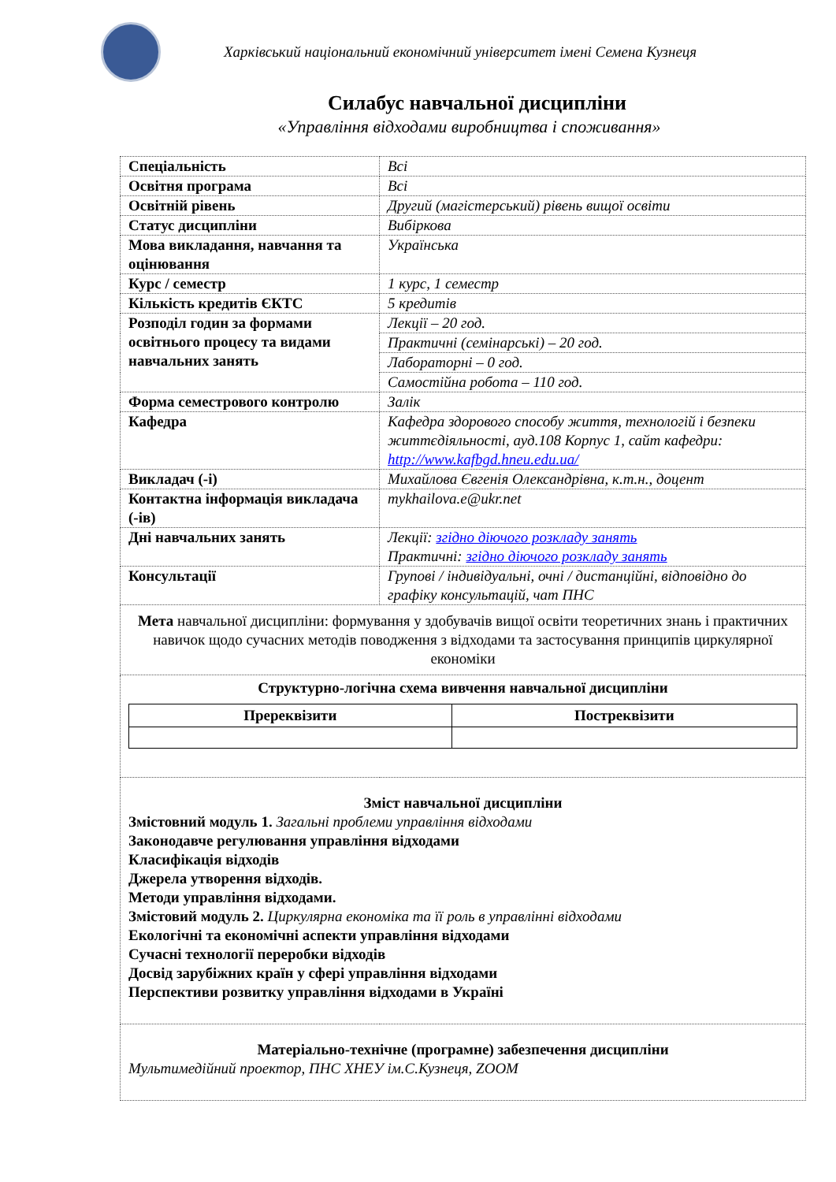Харківський національний економічний університет імені Семена Кузнеця
Силабус навчальної дисципліни
«Управління відходами виробництва і споживання»
| Спеціальність | Всі |
| Освітня програма | Всі |
| Освітній рівень | Другий (магістерський) рівень вищої освіти |
| Статус дисципліни | Вибіркова |
| Мова викладання, навчання та оцінювання | Українська |
| Курс / семестр | 1 курс, 1 семестр |
| Кількість кредитів ЄКТС | 5 кредитів |
| Розподіл годин за формами освітнього процесу та видами навчальних занять | Лекції – 20 год. |
| | Практичні (семінарські) – 20 год. |
| | Лабораторні – 0 год. |
| | Самостійна робота – 110 год. |
| Форма семестрового контролю | Залік |
| Кафедра | Кафедра здорового способу життя, технологій і безпеки життєдіяльності, ауд.108 Корпус 1, сайт кафедри: http://www.kafbgd.hneu.edu.ua/ |
| Викладач (-і) | Михайлова Євгенія Олександрівна, к.т.н., доцент |
| Контактна інформація викладача (-ів) | mykhailova.e@ukr.net |
| Дні навчальних занять | Лекції: згідно діючого розкладу занять Практичні: згідно діючого розкладу занять |
| Консультації | Групові / індивідуальні, очні / дистанційні, відповідно до графіку консультацій, чат ПНС |
| Мета навчальної дисципліни: формування у здобувачів вищої освіти теоретичних знань і практичних навичок щодо сучасних методів поводження з відходами та застосування принципів циркулярної економіки | |
| Структурно-логічна схема вивчення навчальної дисципліни / Пререквізити / Постреквізити / / --- / --- / | |
| Зміст навчальної дисципліни Змістовний модуль 1. Загальні проблеми управління відходами Законодавче регулювання управління відходами Класифікація відходів Джерела утворення відходів. Методи управління відходами. Змістовий модуль 2. Циркулярна економіка та її роль в управлінні відходами Екологічні та економічні аспекти управління відходами Сучасні технології переробки відходів Досвід зарубіжних країн у сфері управління відходами Перспективи розвитку управління відходами в Україні | |
| Матеріально-технічне (програмне) забезпечення дисципліни Мультимедійний проектор, ПНС ХНЕУ ім.С.Кузнеця, ZOOM | |